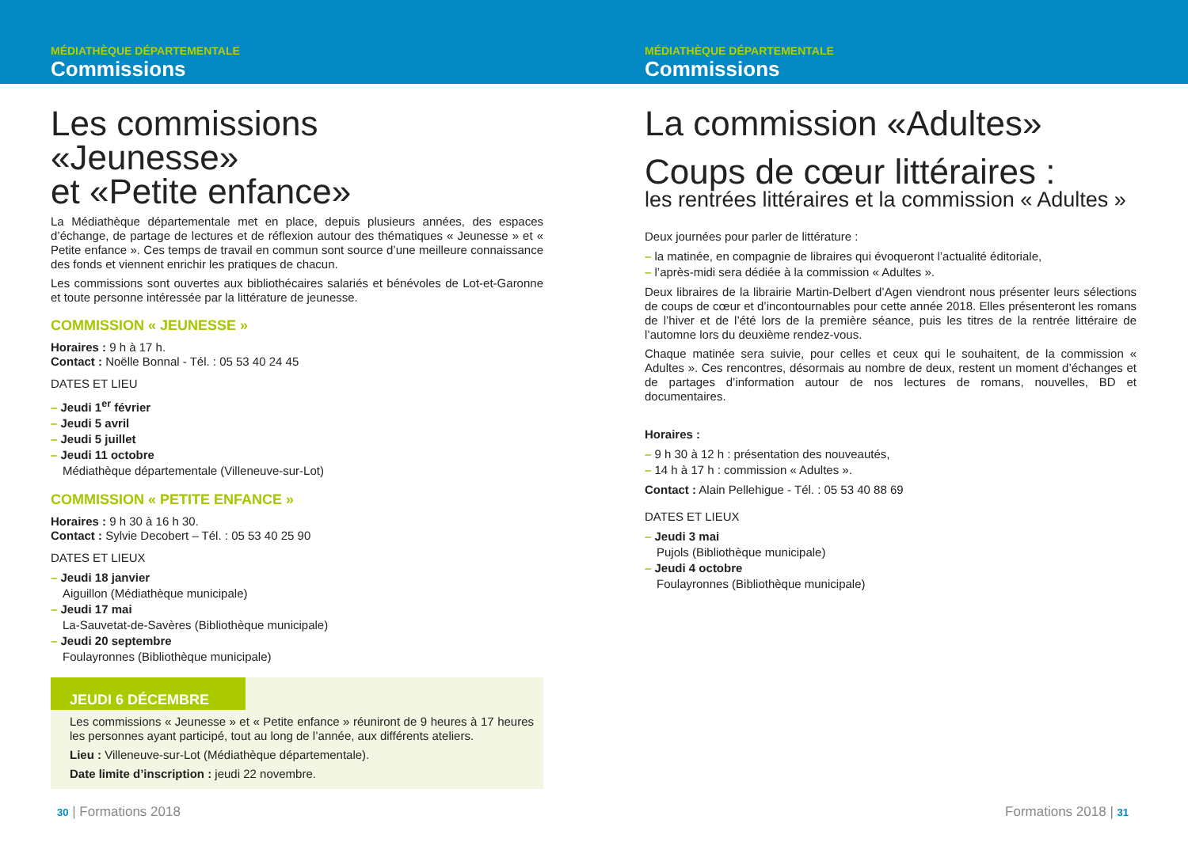MÉDIATHÈQUE DÉPARTEMENTALE
Commissions
Les commissions
«Jeunesse»
et «Petite enfance»
La Médiathèque départementale met en place, depuis plusieurs années, des espaces d’échange, de partage de lectures et de réflexion autour des thématiques « Jeunesse » et « Petite enfance ». Ces temps de travail en commun sont source d’une meilleure connaissance des fonds et viennent enrichir les pratiques de chacun.
Les commissions sont ouvertes aux bibliothécaires salariés et bénévoles de Lot-et-Garonne et toute personne intéressée par la littérature de jeunesse.
COMMISSION « JEUNESSE »
Horaires : 9 h à 17 h.
Contact : Noëlle Bonnal - Tél. : 05 53 40 24 45
DATES ET LIEU
– Jeudi 1<sup>er</sup> février
– Jeudi 5 avril
– Jeudi 5 juillet
– Jeudi 11 octobre
Médiathèque départementale (Villeneuve-sur-Lot)
COMMISSION « PETITE ENFANCE »
Horaires : 9 h 30 à 16 h 30.
Contact : Sylvie Decobert – Tél. : 05 53 40 25 90
DATES ET LIEUX
– Jeudi 18 janvier
Aiguillon (Médiathèque municipale)
– Jeudi 17 mai
La-Sauvetat-de-Savères (Bibliothèque municipale)
– Jeudi 20 septembre
Foulayronnes (Bibliothèque municipale)
JEUDI 6 DÉCEMBRE
Les commissions « Jeunesse » et « Petite enfance » réuniront de 9 heures à 17 heures les personnes ayant participé, tout au long de l’année, aux différents ateliers.
Lieu : Villeneuve-sur-Lot (Médiathèque départementale).
Date limite d’inscription : jeudi 22 novembre.
30 | Formations 2018
MÉDIATHÈQUE DÉPARTEMENTALE
Commissions
La commission «Adultes»
Coups de cœur littéraires :
les rentrées littéraires et la commission « Adultes »
Deux journées pour parler de littérature :
– la matinée, en compagnie de libraires qui évoqueront l’actualité éditoriale,
– l’après-midi sera dédiée à la commission « Adultes ».
Deux libraires de la librairie Martin-Delbert d’Agen viendront nous présenter leurs sélections de coups de cœur et d’incontournables pour cette année 2018. Elles présenteront les romans de l’hiver et de l’été lors de la première séance, puis les titres de la rentrée littéraire de l’automne lors du deuxième rendez-vous.
Chaque matinée sera suivie, pour celles et ceux qui le souhaitent, de la commission « Adultes ». Ces rencontres, désormais au nombre de deux, restent un moment d’échanges et de partages d’information autour de nos lectures de romans, nouvelles, BD et documentaires.
Horaires :
– 9 h 30 à 12 h : présentation des nouveautés,
– 14 h à 17 h : commission « Adultes ».
Contact : Alain Pellehigue - Tél. : 05 53 40 88 69
DATES ET LIEUX
– Jeudi 3 mai
Pujols (Bibliothèque municipale)
– Jeudi 4 octobre
Foulayronnes (Bibliothèque municipale)
Formations 2018 | 31